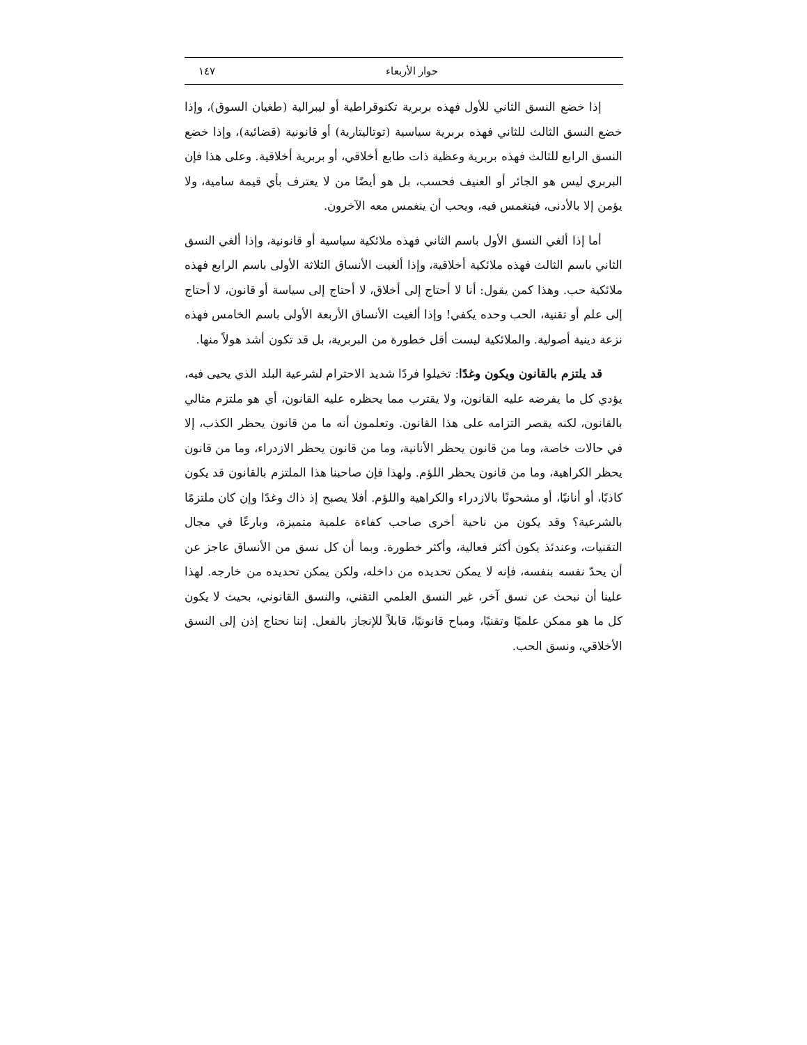حوار الأربعاء ١٤٧
إذا خضع النسق الثاني للأول فهذه بربرية تكنوقراطية أو ليبرالية (طغيان السوق)، وإذا خضع النسق الثالث للثاني فهذه بربرية سياسية (توتاليتارية) أو قانونية (قضائية)، وإذا خضع النسق الرابع للثالث فهذه بربرية وعظية ذات طابع أخلاقي، أو بربرية أخلاقية. وعلى هذا فإن البربري ليس هو الجائر أو العنيف فحسب، بل هو أيضًا من لا يعترف بأي قيمة سامية، ولا يؤمن إلا بالأدنى، فينغمس فيه، ويحب أن ينغمس معه الآخرون.
أما إذا ألغي النسق الأول باسم الثاني فهذه ملائكية سياسية أو قانونية، وإذا ألغي النسق الثاني باسم الثالث فهذه ملائكية أخلاقية، وإذا ألغيت الأنساق الثلاثة الأولى باسم الرابع فهذه ملائكية حب. وهذا كمن يقول: أنا لا أحتاج إلى أخلاق، لا أحتاج إلى سياسة أو قانون، لا أحتاج إلى علم أو تقنية، الحب وحده يكفي! وإذا ألغيت الأنساق الأربعة الأولى باسم الخامس فهذه نزعة دينية أصولية. والملائكية ليست أقل خطورة من البربرية، بل قد تكون أشد هولاً منها.
قد يلتزم بالقانون ويكون وغدًا: تخيلوا فردًا شديد الاحترام لشرعية البلد الذي يحيى فيه، يؤدي كل ما يفرضه عليه القانون، ولا يقترب مما يحظره عليه القانون، أي هو ملتزم مثالي بالقانون، لكنه يقصر التزامه على هذا القانون. وتعلمون أنه ما من قانون يحظر الكذب، إلا في حالات خاصة، وما من قانون يحظر الأنانية، وما من قانون يحظر الازدراء، وما من قانون يحظر الكراهية، وما من قانون يحظر اللؤم. ولهذا فإن صاحبنا هذا الملتزم بالقانون قد يكون كاذبًا، أو أنانيًا، أو مشحونًا بالازدراء والكراهية واللؤم. أفلا يصبح إذ ذاك وغدًا وإن كان ملتزمًا بالشرعية؟ وقد يكون من ناحية أخرى صاحب كفاءة علمية متميزة، وبارعًا في مجال التقنيات، وعندئذ يكون أكثر فعالية، وأكثر خطورة. وبما أن كل نسق من الأنساق عاجز عن أن يحدّ نفسه بنفسه، فإنه لا يمكن تحديده من داخله، ولكن يمكن تحديده من خارجه. لهذا علينا أن نبحث عن نسق آخر، غير النسق العلمي التقني، والنسق القانوني، بحيث لا يكون كل ما هو ممكن علميًا وتقنيًا، ومباح قانونيًا، قابلاً للإنجاز بالفعل. إننا نحتاج إذن إلى النسق الأخلاقي، ونسق الحب.